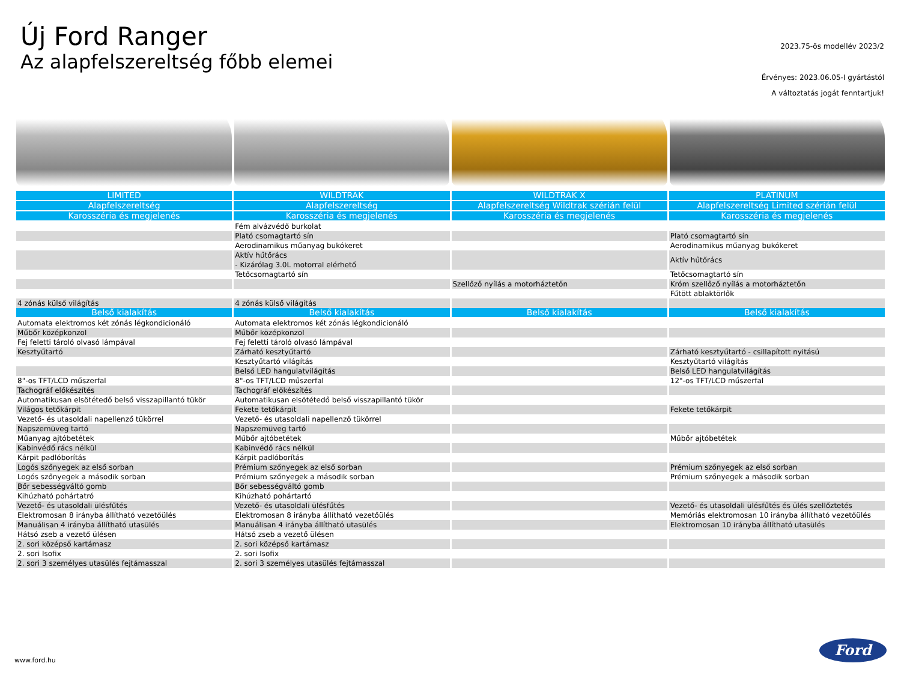Új Ford Ranger
Az alapfelszereltség főbb elemei
2023.75-ös modellév 2023/2
Érvényes: 2023.06.05-I gyártástól
A változtatás jogát fenntartjuk!
| LIMITED | WILDTRAK | WILDTRAK X | PLATINUM |
| --- | --- | --- | --- |
| Alapfelszereltség | Alapfelszereltség | Alapfelszereltség Wildtrak szérián felül | Alapfelszereltség Limited szérián felül |
| Karosszéria és megjelenés | Karosszéria és megjelenés | Karosszéria és megjelenés | Karosszéria és megjelenés |
| | Fém alvázvédő burkolat | | |
| | Plató csomagtartó sín | | Plató csomagtartó sín |
| | Aerodinamikus műanyag bukókeret | | Aerodinamikus műanyag bukókeret |
| | Aktív hűtőrács - Kizárólag 3.0L motorral elérhető | | Aktív hűtőrács |
| | Tetőcsomagtartó sín | | Tetőcsomagtartó sín |
| | | Szellőző nyílás a motorháztetőn | Króm szellőző nyílás a motorháztetőn |
| | | | Fűtött ablaktörlők |
| 4 zónás külső világítás | 4 zónás külső világítás | | |
| Belső kialakítás | Belső kialakítás | Belső kialakítás | Belső kialakítás |
| Automata elektromos két zónás légkondicionáló | Automata elektromos két zónás légkondicionáló | | |
| Műbőr középkonzol | Műbőr középkonzol | | |
| Fej feletti tároló olvasó lámpával | Fej feletti tároló olvasó lámpával | | |
| Kesztyűtartó | Zárható kesztyűtartó | | Zárható kesztyűtartó - csillapított nyitású |
| | Kesztyűtartó világítás | | Kesztyűtartó világítás |
| | Belső LED hangulatvilágítás | | Belső LED hangulatvilágítás |
| 8"-os TFT/LCD műszerfal | 8"-os TFT/LCD műszerfal | | 12"-os TFT/LCD műszerfal |
| Tachográf előkészítés | Tachográf előkészítés | | |
| Automatikusan elsötétedő belső visszapillantó tükör | Automatikusan elsötétedő belső visszapillantó tükör | | |
| Világos tetőkárpit | Fekete tetőkárpit | | Fekete tetőkárpit |
| Vezető- és utasoldali napellenző tükörrel | Vezető- és utasoldali napellenző tükörrel | | |
| Napszemüveg tartó | Napszemüveg tartó | | |
| Műanyag ajtóbetétek | Műbőr ajtóbetétek | | Műbőr ajtóbetétek |
| Kabinvédő rács nélkül | Kabinvédő rács nélkül | | |
| Kárpit padlóborítás | Kárpit padlóborítás | | |
| Logós szőnyegek az első sorban | Prémium szőnyegek az első sorban | | Prémium szőnyegek az első sorban |
| Logós szőnyegek a második sorban | Prémium szőnyegek a második sorban | | Prémium szőnyegek a második sorban |
| Bőr sebességváltó gomb | Bőr sebességváltó gomb | | |
| Kihúzható pohártatró | Kihúzható pohártartó | | |
| Vezető- és utasoldali ülésfűtés | Vezető- és utasoldali ülésfűtés | | Vezető- és utasoldali ülésfűtés és ülés szellőztetés |
| Elektromosan 8 irányba állítható vezetőülés | Elektromosan 8 irányba állítható vezetőülés | | Memóriás elektromosan 10 irányba állítható vezetőülés |
| Manuálisan 4 irányba állítható utasülés | Manuálisan 4 irányba állítható utasülés | | Elektromosan 10 irányba állítható utasülés |
| Hátsó zseb a vezető ülésen | Hátsó zseb a vezető ülésen | | |
| 2. sori középső kartámasz | 2. sori középső kartámasz | | |
| 2. sori Isofix | 2. sori Isofix | | |
| 2. sori 3 személyes utasülés fejtámasszal | 2. sori 3 személyes utasülés fejtámasszal | | |
www.ford.hu
Ford